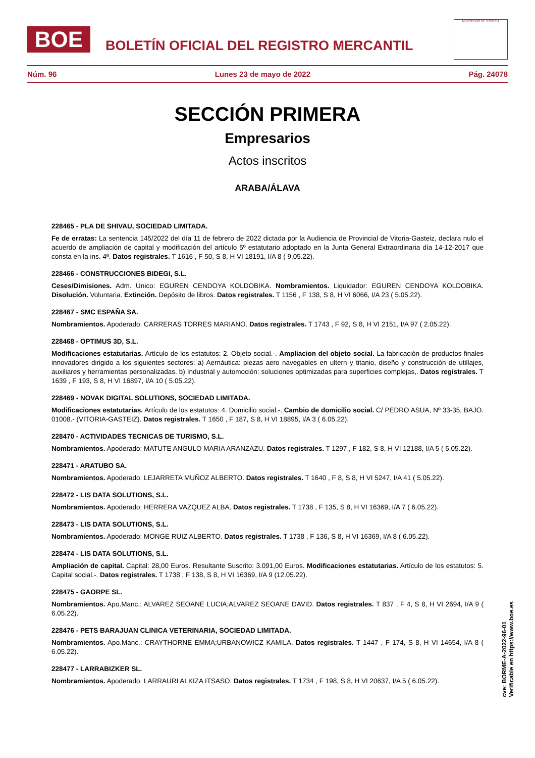BOE
BOLETÍN OFICIAL DEL REGISTRO MERCANTIL
MINISTERIO DE JUSTICIA
Núm. 96 Lunes 23 de mayo de 2022 Pág. 24078
SECCIÓN PRIMERA
Empresarios
Actos inscritos
ARABA/ÁLAVA
228465 - PLA DE SHIVAU, SOCIEDAD LIMITADA.
Fe de erratas: La sentencia 145/2022 del día 11 de febrero de 2022 dictada por la Audiencia de Provincial de Vitoria-Gasteiz, declara nulo el acuerdo de ampliación de capital y modificación del artículo 5º estatutario adoptado en la Junta General Extraordinaria día 14-12-2017 que consta en la ins. 4ª. Datos registrales. T 1616 , F 50, S 8, H VI 18191, I/A 8 ( 9.05.22).
228466 - CONSTRUCCIONES BIDEGI, S.L.
Ceses/Dimisiones. Adm. Unico: EGUREN CENDOYA KOLDOBIKA. Nombramientos. Liquidador: EGUREN CENDOYA KOLDOBIKA. Disolución. Voluntaria. Extinción. Depósito de libros. Datos registrales. T 1156 , F 138, S 8, H VI 6066, I/A 23 ( 5.05.22).
228467 - SMC ESPAÑA SA.
Nombramientos. Apoderado: CARRERAS TORRES MARIANO. Datos registrales. T 1743 , F 92, S 8, H VI 2151, I/A 97 ( 2.05.22).
228468 - OPTIMUS 3D, S.L.
Modificaciones estatutarias. Artículo de los estatutos: 2. Objeto social.-. Ampliacion del objeto social. La fabricación de productos finales innovadores dirigido a los siguientes sectores: a) Aernáutica: piezas aero navegables en ultern y titanio, diseño y construcción de utillajes, auxiliares y herramientas personalizadas. b) Industrial y automoción: soluciones optimizadas para superficies complejas,. Datos registrales. T 1639 , F 193, S 8, H VI 16897, I/A 10 ( 5.05.22).
228469 - NOVAK DIGITAL SOLUTIONS, SOCIEDAD LIMITADA.
Modificaciones estatutarias. Artículo de los estatutos: 4. Domicilio social.-. Cambio de domicilio social. C/ PEDRO ASUA, Nº 33-35, BAJO. 01008.- (VITORIA-GASTEIZ). Datos registrales. T 1650 , F 187, S 8, H VI 18895, I/A 3 ( 6.05.22).
228470 - ACTIVIDADES TECNICAS DE TURISMO, S.L.
Nombramientos. Apoderado: MATUTE ANGULO MARIA ARANZAZU. Datos registrales. T 1297 , F 182, S 8, H VI 12188, I/A 5 ( 5.05.22).
228471 - ARATUBO SA.
Nombramientos. Apoderado: LEJARRETA MUÑOZ ALBERTO. Datos registrales. T 1640 , F 8, S 8, H VI 5247, I/A 41 ( 5.05.22).
228472 - LIS DATA SOLUTIONS, S.L.
Nombramientos. Apoderado: HERRERA VAZQUEZ ALBA. Datos registrales. T 1738 , F 135, S 8, H VI 16369, I/A 7 ( 6.05.22).
228473 - LIS DATA SOLUTIONS, S.L.
Nombramientos. Apoderado: MONGE RUIZ ALBERTO. Datos registrales. T 1738 , F 136, S 8, H VI 16369, I/A 8 ( 6.05.22).
228474 - LIS DATA SOLUTIONS, S.L.
Ampliación de capital. Capital: 28,00 Euros. Resultante Suscrito: 3.091,00 Euros. Modificaciones estatutarias. Artículo de los estatutos: 5. Capital social.-. Datos registrales. T 1738 , F 138, S 8, H VI 16369, I/A 9 (12.05.22).
228475 - GAORPE SL.
Nombramientos. Apo.Manc.: ALVAREZ SEOANE LUCIA;ALVAREZ SEOANE DAVID. Datos registrales. T 837 , F 4, S 8, H VI 2694, I/A 9 ( 6.05.22).
228476 - PETS BARAJUAN CLINICA VETERINARIA, SOCIEDAD LIMITADA.
Nombramientos. Apo.Manc.: CRAYTHORNE EMMA;URBANOWICZ KAMILA. Datos registrales. T 1447 , F 174, S 8, H VI 14654, I/A 8 ( 6.05.22).
228477 - LARRABIZKER SL.
Nombramientos. Apoderado: LARRAURI ALKIZA ITSASO. Datos registrales. T 1734 , F 198, S 8, H VI 20637, I/A 5 ( 6.05.22).
cve: BORME-A-2022-96-01
Verificable en https://www.boe.es